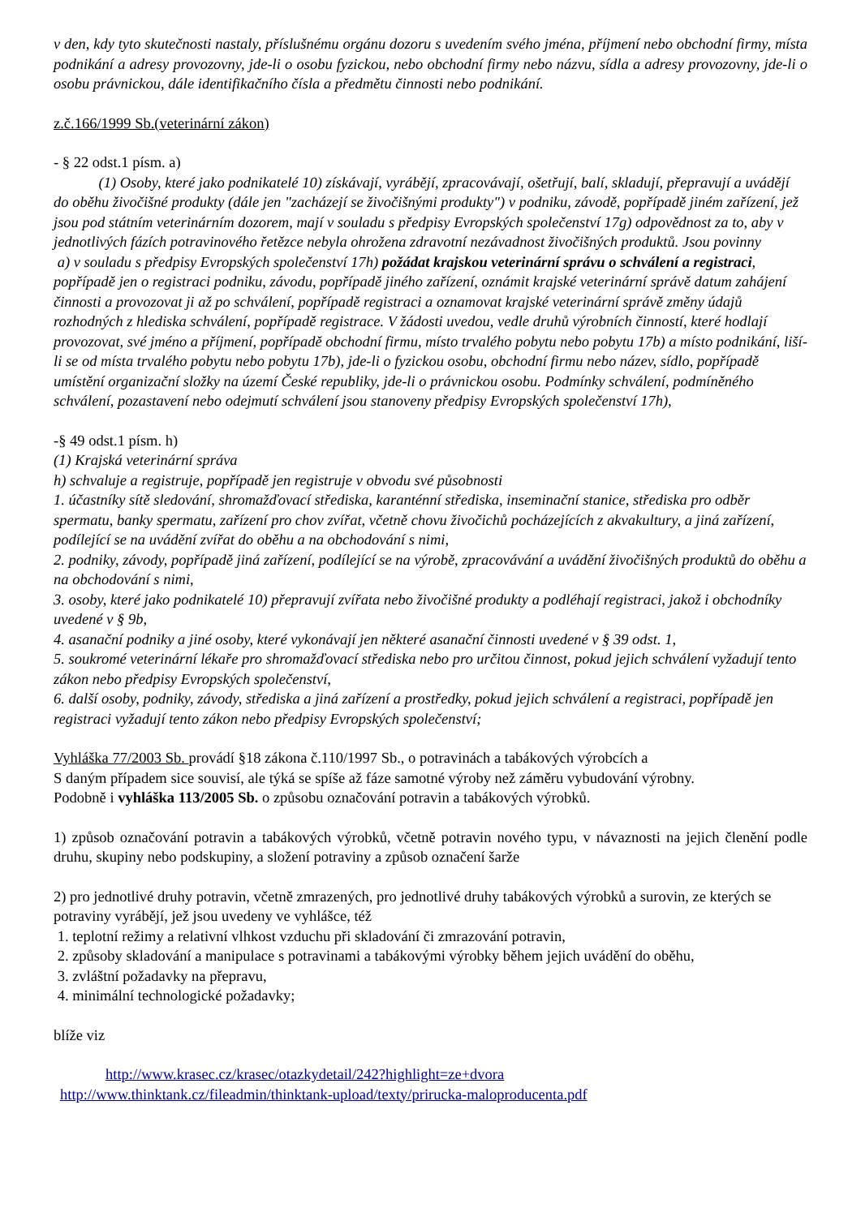v den, kdy tyto skutečnosti nastaly, příslušnému orgánu dozoru s uvedením svého jména, příjmení nebo obchodní firmy, místa podnikání a adresy provozovny, jde-li o osobu fyzickou, nebo obchodní firmy nebo názvu, sídla a adresy provozovny, jde-li o osobu právnickou, dále identifikačního čísla a předmětu činnosti nebo podnikání.
z.č.166/1999 Sb.(veterinární zákon)
- § 22 odst.1 písm. a)
(1) Osoby, které jako podnikatelé 10) získávají, vyrábějí, zpracovávají, ošetřují, balí, skladují, přepravují a uvádějí do oběhu živočišné produkty (dále jen "zacházejí se živočišnými produkty") v podniku, závodě, popřípadě jiném zařízení, jež jsou pod státním veterinárním dozorem, mají v souladu s předpisy Evropských společenství 17g) odpovědnost za to, aby v jednotlivých fázích potravinového řetězce nebyla ohrožena zdravotní nezávadnost živočišných produktů. Jsou povinny
a) v souladu s předpisy Evropských společenství 17h) požádat krajskou veterinární správu o schválení a registraci, popřípadě jen o registraci podniku, závodu, popřípadě jiného zařízení, oznámit krajské veterinární správě datum zahájení činnosti a provozovat ji až po schválení, popřípadě registraci a oznamovat krajské veterinární správě změny údajů rozhodných z hlediska schválení, popřípadě registrace. V žádosti uvedou, vedle druhů výrobních činností, které hodlají provozovat, své jméno a příjmení, popřípadě obchodní firmu, místo trvalého pobytu nebo pobytu 17b) a místo podnikání, liší-li se od místa trvalého pobytu nebo pobytu 17b), jde-li o fyzickou osobu, obchodní firmu nebo název, sídlo, popřípadě umístění organizační složky na území České republiky, jde-li o právnickou osobu. Podmínky schválení, podmíněného schválení, pozastavení nebo odejmutí schválení jsou stanoveny předpisy Evropských společenství 17h),
-§ 49 odst.1 písm. h)
(1) Krajská veterinární správa
h) schvaluje a registruje, popřípadě jen registruje v obvodu své působnosti
1. účastníky sítě sledování, shromažďovací střediska, karanténní střediska, inseminační stanice, střediska pro odběr spermatu, banky spermatu, zařízení pro chov zvířat, včetně chovu živočichů pocházejících z akvakultury, a jiná zařízení, podílející se na uvádění zvířat do oběhu a na obchodování s nimi,
2. podniky, závody, popřípadě jiná zařízení, podílející se na výrobě, zpracovávání a uvádění živočišných produktů do oběhu a na obchodování s nimi,
3. osoby, které jako podnikatelé 10) přepravují zvířata nebo živočišné produkty a podléhají registraci, jakož i obchodníky uvedené v § 9b,
4. asanační podniky a jiné osoby, které vykonávají jen některé asanační činnosti uvedené v § 39 odst. 1,
5. soukromé veterinární lékaře pro shromažďovací střediska nebo pro určitou činnost, pokud jejich schválení vyžadují tento zákon nebo předpisy Evropských společenství,
6. další osoby, podniky, závody, střediska a jiná zařízení a prostředky, pokud jejich schválení a registraci, popřípadě jen registraci vyžadují tento zákon nebo předpisy Evropských společenství;
Vyhláška 77/2003 Sb. provádí §18 zákona č.110/1997 Sb., o potravinách a tabákových výrobcích a
S daným případem sice souvisí, ale týká se spíše až fáze samotné výroby než záměru vybudování výrobny.
Podobně i vyhláška 113/2005 Sb. o způsobu označování potravin a tabákových výrobků.
1) způsob označování potravin a tabákových výrobků, včetně potravin nového typu, v návaznosti na jejich členění podle druhu, skupiny nebo podskupiny, a složení potraviny a způsob označení šarže
2) pro jednotlivé druhy potravin, včetně zmrazených, pro jednotlivé druhy tabákových výrobků a surovin, ze kterých se potraviny vyrábějí, jež jsou uvedeny ve vyhlášce, též
1. teplotní režimy a relativní vlhkost vzduchu při skladování či zmrazování potravin,
2. způsoby skladování a manipulace s potravinami a tabákovými výrobky během jejich uvádění do oběhu,
3. zvláštní požadavky na přepravu,
4. minimální technologické požadavky;
blíže viz
http://www.krasec.cz/krasec/otazkydetail/242?highlight=ze+dvora
http://www.thinktank.cz/fileadmin/thinktank-upload/texty/prirucka-maloproducenta.pdf